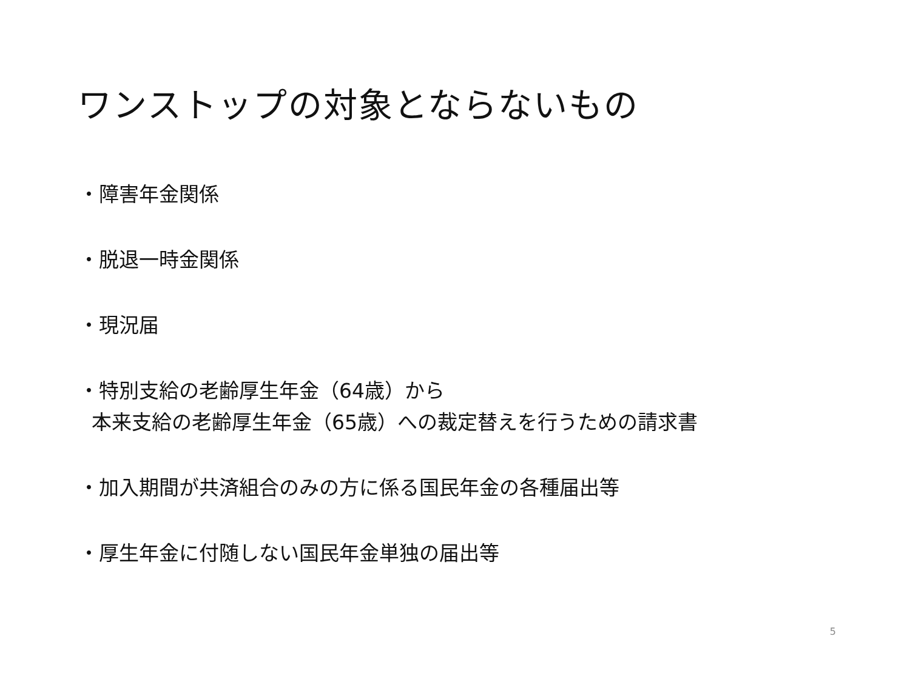ワンストップの対象とならないもの
・障害年金関係
・脱退一時金関係
・現況届
・特別支給の老齢厚生年金（64歳）から
本来支給の老齢厚生年金（65歳）への裁定替えを行うための請求書
・加入期間が共済組合のみの方に係る国民年金の各種届出等
・厚生年金に付随しない国民年金単独の届出等
5